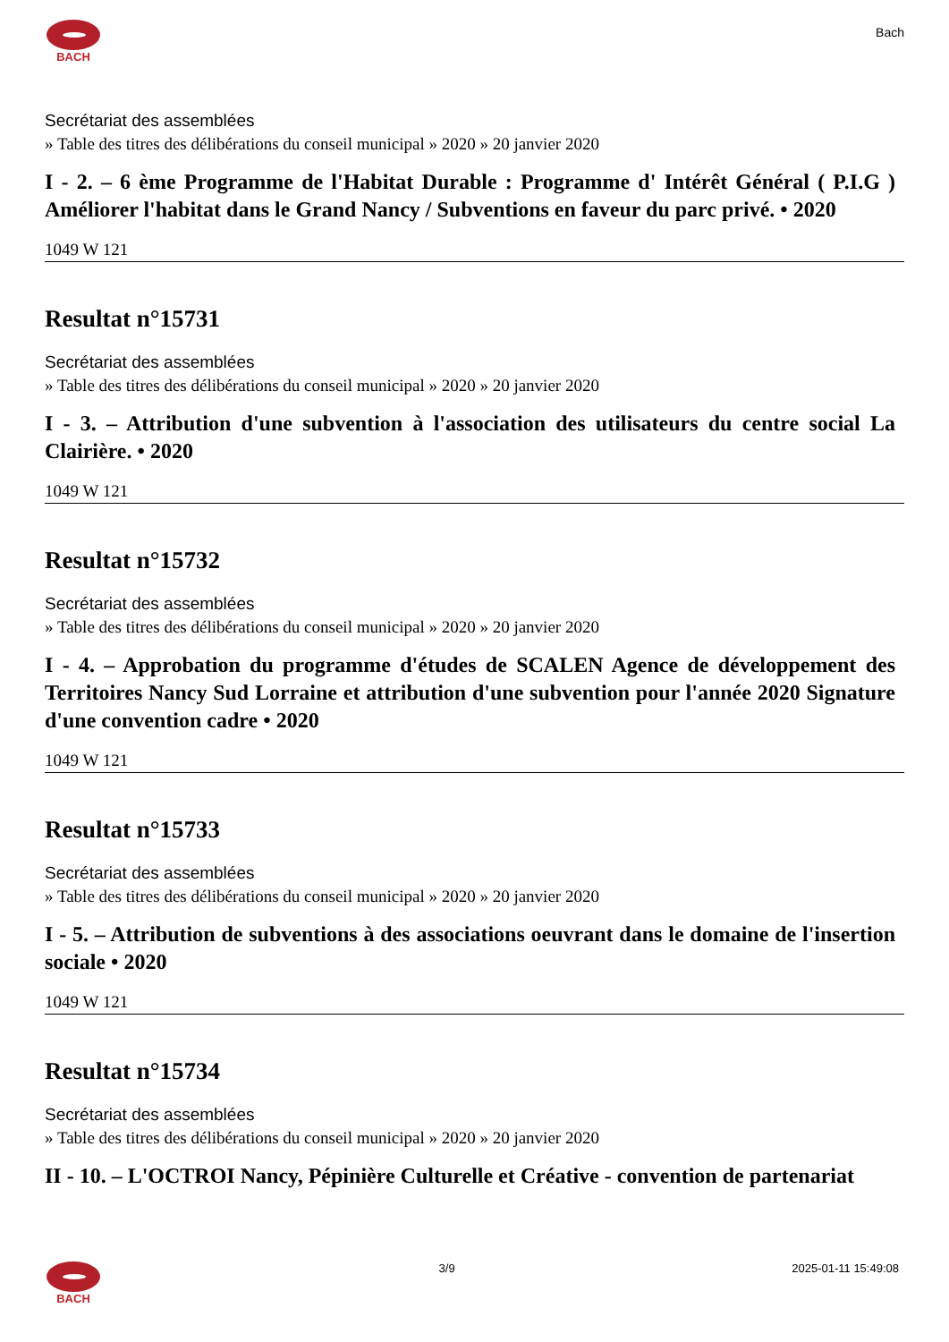BACH
Bach
Secrétariat des assemblées
» Table des titres des délibérations du conseil municipal » 2020 » 20 janvier 2020
I - 2. – 6 ème Programme de l'Habitat Durable : Programme d' Intérêt Général ( P.I.G ) Améliorer l'habitat dans le Grand Nancy / Subventions en faveur du parc privé. • 2020
1049 W 121
Resultat n°15731
Secrétariat des assemblées
» Table des titres des délibérations du conseil municipal » 2020 » 20 janvier 2020
I - 3. – Attribution d'une subvention à l'association des utilisateurs du centre social La Clairière. • 2020
1049 W 121
Resultat n°15732
Secrétariat des assemblées
» Table des titres des délibérations du conseil municipal » 2020 » 20 janvier 2020
I - 4. – Approbation du programme d'études de SCALEN Agence de développement des Territoires Nancy Sud Lorraine et attribution d'une subvention pour l'année 2020 Signature d'une convention cadre • 2020
1049 W 121
Resultat n°15733
Secrétariat des assemblées
» Table des titres des délibérations du conseil municipal » 2020 » 20 janvier 2020
I - 5. – Attribution de subventions à des associations oeuvrant dans le domaine de l'insertion sociale • 2020
1049 W 121
Resultat n°15734
Secrétariat des assemblées
» Table des titres des délibérations du conseil municipal » 2020 » 20 janvier 2020
II - 10. – L'OCTROI Nancy, Pépinière Culturelle et Créative - convention de partenariat
BACH 3/9 2025-01-11 15:49:08